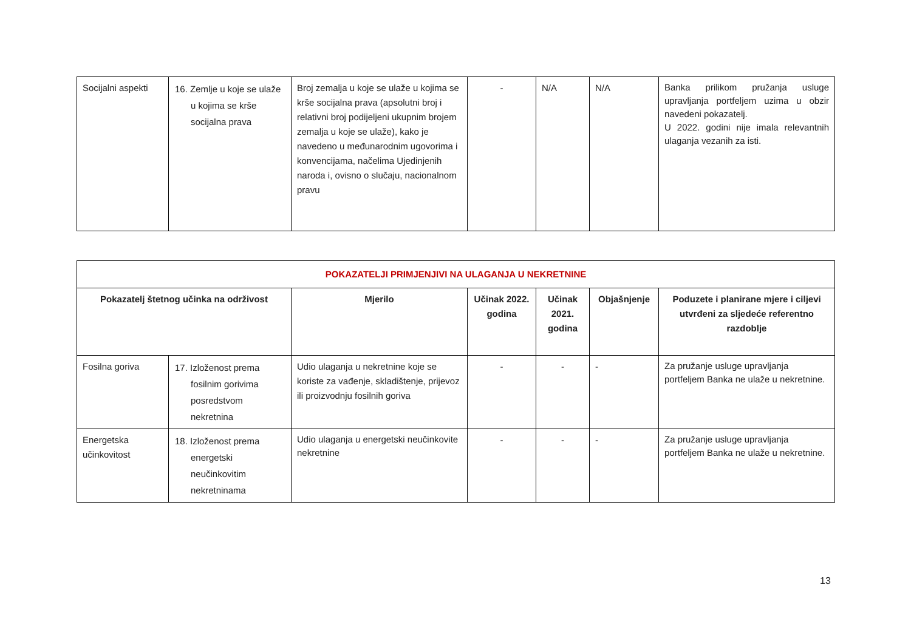| Socijalni aspekti | 16. Zemlje u koje se ulaže u kojima se krše socijalna prava | Broj zemalja u koje se ulaže u kojima se krše socijalna prava (apsolutni broj i relativni broj podijeljeni ukupnim brojem zemalja u koje se ulaže), kako je navedeno u međunarodnim ugovorima i konvencijama, načelima Ujedinjenih naroda i, ovisno o slučaju, nacionalnom pravu | - | N/A | N/A | Banka prilikom pružanja usluge upravljanja portfeljem uzima u obzir navedeni pokazatelj. U 2022. godini nije imala relevantnih ulaganja vezanih za isti. |
| POKAZATELJI PRIMJENJIVI NA ULAGANJA U NEKRETNINE | | | | | | |
| Pokazatelj štetnog učinka na održivost | | Mjerilo | Učinak 2022. godina | Učinak 2021. godina | Objašnjenje | Poduzete i planirane mjere i ciljevi utvrđeni za sljedeće referentno razdoblje |
| Fosilna goriva | 17. Izloženost prema fosilnim gorivima posredstvom nekretnina | Udio ulaganja u nekretnine koje se koriste za vađenje, skladištenje, prijevoz ili proizvodnju fosilnih goriva | - | - | - | Za pružanje usluge upravljanja portfeljem Banka ne ulaže u nekretnine. |
| Energetska učinkovitost | 18. Izloženost prema energetski neučinkovitim nekretninama | Udio ulaganja u energetski neučinkovite nekretnine | - | - | - | Za pružanje usluge upravljanja portfeljem Banka ne ulaže u nekretnine. |
13